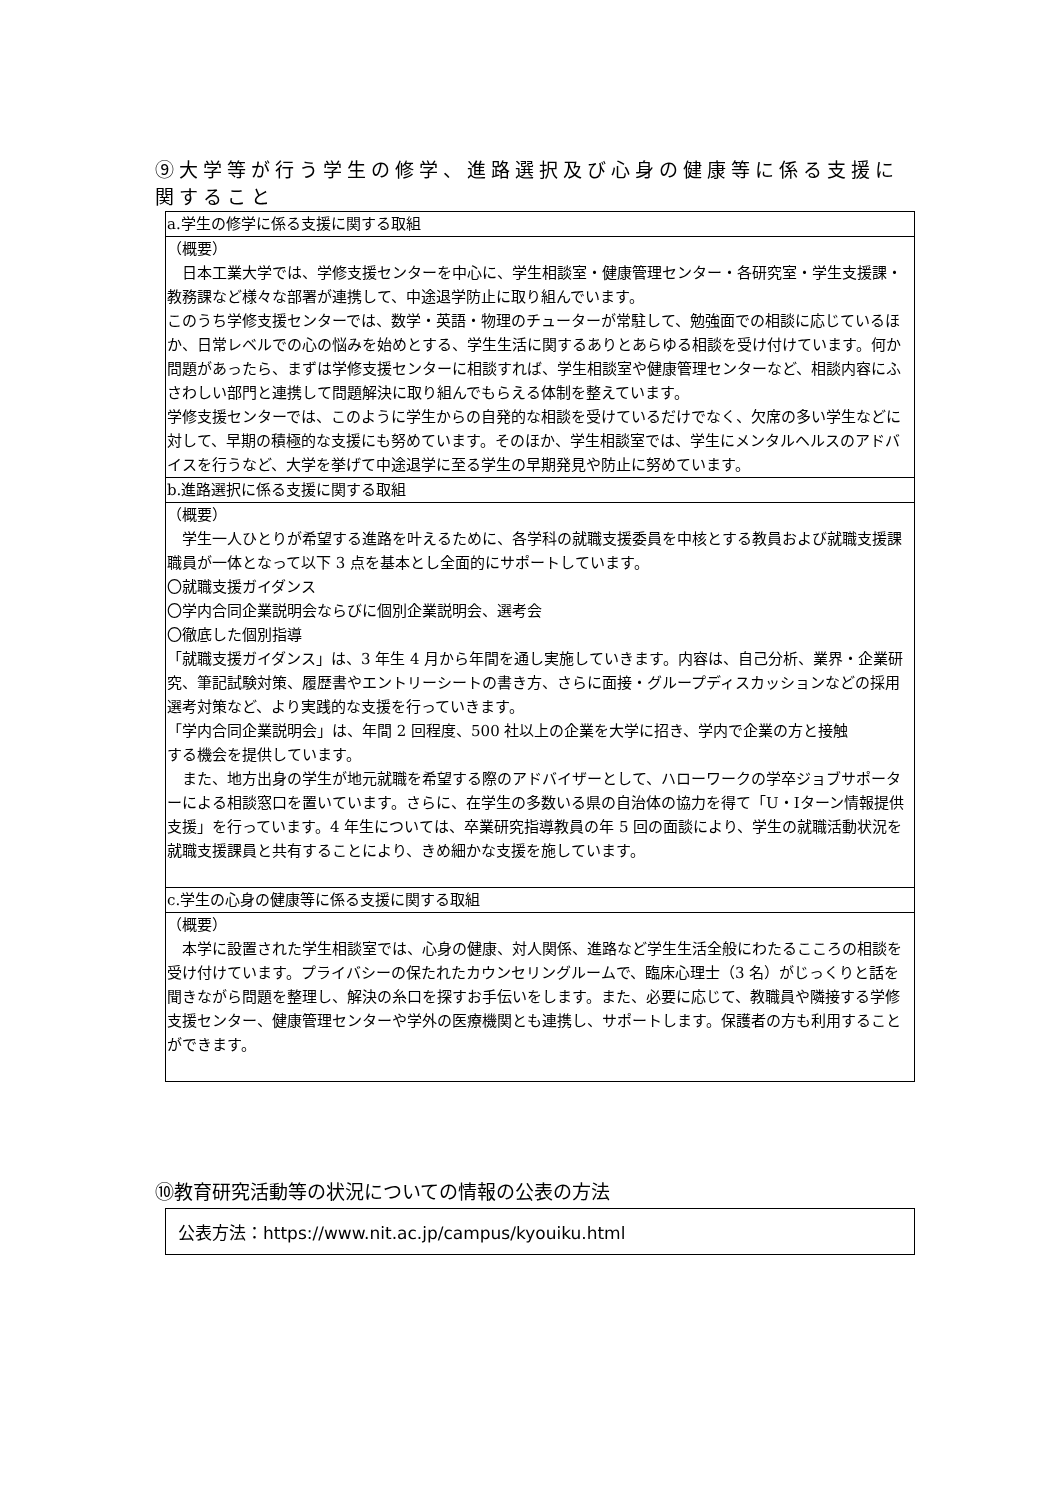⑨大学等が行う学生の修学、進路選択及び心身の健康等に係る支援に関すること
| a.学生の修学に係る支援に関する取組 |
| （概要） 日本工業大学では、学修支援センターを中心に、学生相談室・健康管理センター・各研究室・学生支援課・教務課など様々な部署が連携して、中途退学防止に取り組んでいます。 このうち学修支援センターでは、数学・英語・物理のチューターが常駐して、勉強面での相談に応じているほか、日常レベルでの心の悩みを始めとする、学生生活に関するありとあらゆる相談を受け付けています。何か問題があったら、まずは学修支援センターに相談すれば、学生相談室や健康管理センターなど、相談内容にふさわしい部門と連携して問題解決に取り組んでもらえる体制を整えています。 学修支援センターでは、このように学生からの自発的な相談を受けているだけでなく、欠席の多い学生などに対して、早期の積極的な支援にも努めています。そのほか、学生相談室では、学生にメンタルヘルスのアドバイスを行うなど、大学を挙げて中途退学に至る学生の早期発見や防止に努めています。 |
| b.進路選択に係る支援に関する取組 |
| （概要） 学生一人ひとりが希望する進路を叶えるために、各学科の就職支援委員を中核とする教員および就職支援課職員が一体となって以下 3 点を基本とし全面的にサポートしています。 〇就職支援ガイダンス 〇学内合同企業説明会ならびに個別企業説明会、選考会 〇徹底した個別指導 「就職支援ガイダンス」は、3 年生 4 月から年間を通し実施していきます。内容は、自己分析、業界・企業研究、筆記試験対策、履歴書やエントリーシートの書き方、さらに面接・グループディスカッションなどの採用選考対策など、より実践的な支援を行っていきます。 「学内合同企業説明会」は、年間 2 回程度、500 社以上の企業を大学に招き、学内で企業の方と接触 する機会を提供しています。 また、地方出身の学生が地元就職を希望する際のアドバイザーとして、ハローワークの学卒ジョブサポーターによる相談窓口を置いています。さらに、在学生の多数いる県の自治体の協力を得て「U・Iターン情報提供支援」を行っています。4 年生については、卒業研究指導教員の年 5 回の面談により、学生の就職活動状況を就職支援課員と共有することにより、きめ細かな支援を施しています。 |
| c.学生の心身の健康等に係る支援に関する取組 |
| （概要） 本学に設置された学生相談室では、心身の健康、対人関係、進路など学生生活全般にわたるこころの相談を受け付けています。プライバシーの保たれたカウンセリングルームで、臨床心理士（3 名）がじっくりと話を聞きながら問題を整理し、解決の糸口を探すお手伝いをします。また、必要に応じて、教職員や隣接する学修支援センター、健康管理センターや学外の医療機関とも連携し、サポートします。保護者の方も利用することができます。 |
⑩教育研究活動等の状況についての情報の公表の方法
公表方法：https://www.nit.ac.jp/campus/kyouiku.html